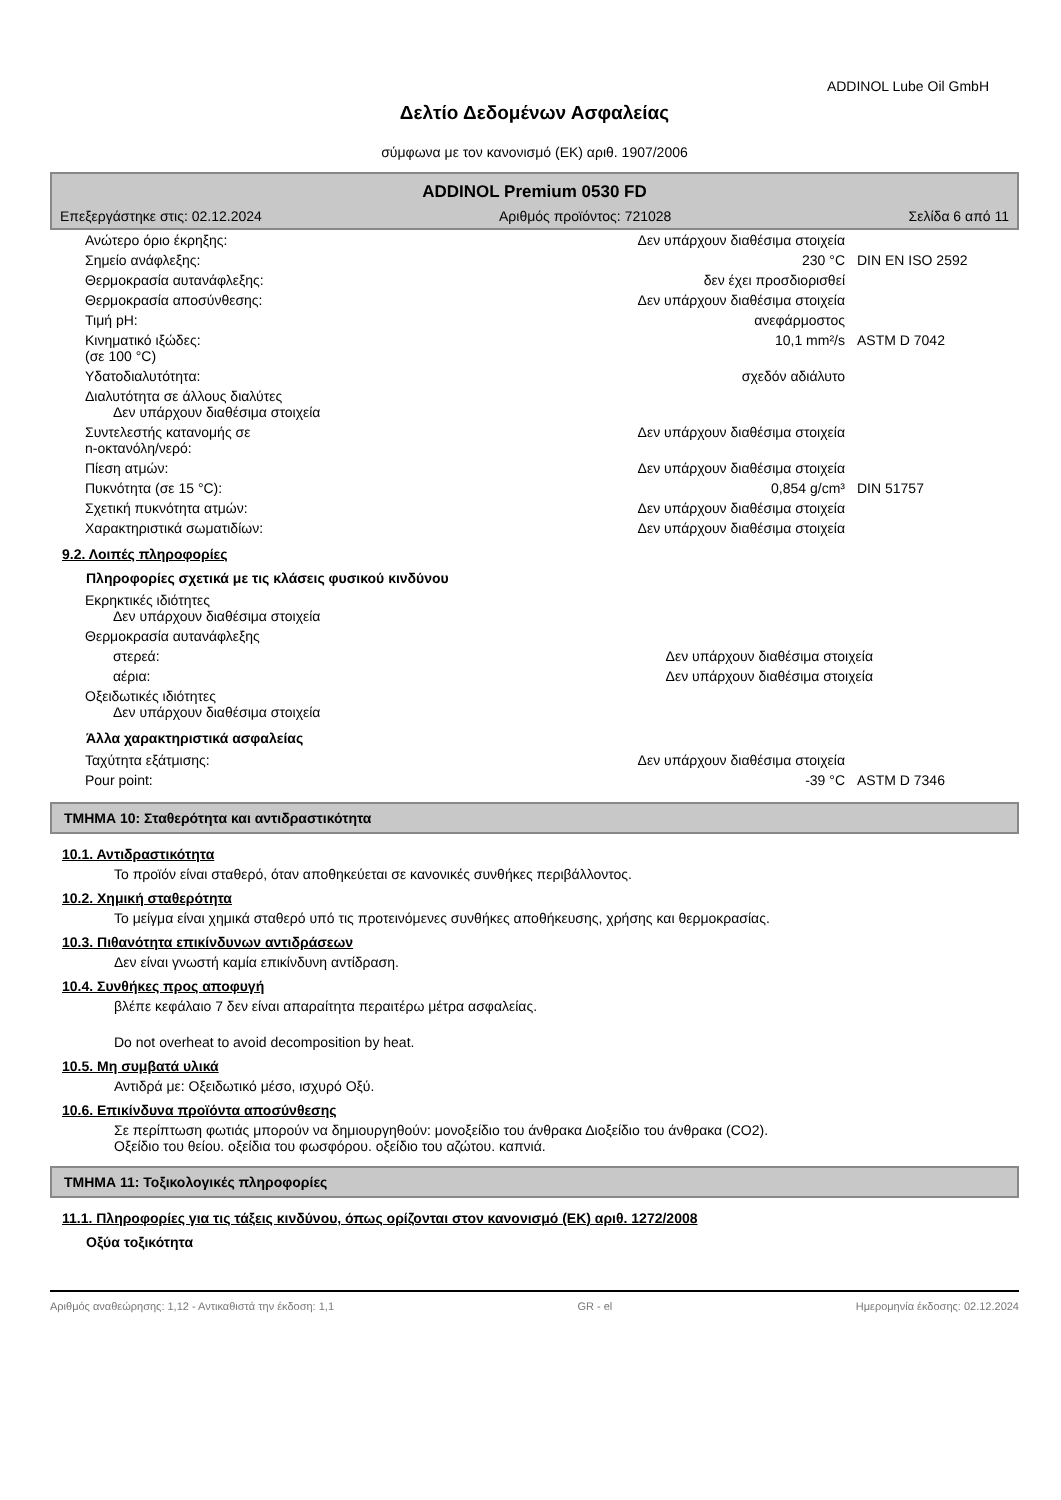ADDINOL Lube Oil GmbH
Δελτίο Δεδομένων Ασφαλείας
σύμφωνα με τον κανονισμό (ΕΚ) αριθ. 1907/2006
ADDINOL Premium 0530 FD
Επεξεργάστηκε στις: 02.12.2024 Αριθμός προϊόντος: 721028 Σελίδα 6 από 11
| Ανώτερο όριο έκρηξης: | Δεν υπάρχουν διαθέσιμα στοιχεία | |
| Σημείο ανάφλεξης: | 230 °C | DIN EN ISO 2592 |
| Θερμοκρασία αυτανάφλεξης: | δεν έχει προσδιορισθεί | |
| Θερμοκρασία αποσύνθεσης: | Δεν υπάρχουν διαθέσιμα στοιχεία | |
| Τιμή pH: | ανεφάρμοστος | |
| Κινηματικό ιξώδες: (σε 100 °C) | 10,1 mm²/s | ASTM D 7042 |
| Υδατοδιαλυτότητα: | σχεδόν αδιάλυτο | |
| Διαλυτότητα σε άλλους διαλύτες Δεν υπάρχουν διαθέσιμα στοιχεία | | |
| Συντελεστής κατανομής σε n-οκτανόλη/νερό: | Δεν υπάρχουν διαθέσιμα στοιχεία | |
| Πίεση ατμών: | Δεν υπάρχουν διαθέσιμα στοιχεία | |
| Πυκνότητα (σε 15 °C): | 0,854 g/cm³ | DIN 51757 |
| Σχετική πυκνότητα ατμών: | Δεν υπάρχουν διαθέσιμα στοιχεία | |
| Χαρακτηριστικά σωματιδίων: | Δεν υπάρχουν διαθέσιμα στοιχεία | |
9.2. Λοιπές πληροφορίες
Πληροφορίες σχετικά με τις κλάσεις φυσικού κινδύνου
| Εκρηκτικές ιδιότητες Δεν υπάρχουν διαθέσιμα στοιχεία | | |
| Θερμοκρασία αυτανάφλεξης | | |
| στερεά: | Δεν υπάρχουν διαθέσιμα στοιχεία | |
| αέρια: | Δεν υπάρχουν διαθέσιμα στοιχεία | |
| Οξειδωτικές ιδιότητες Δεν υπάρχουν διαθέσιμα στοιχεία | | |
Άλλα χαρακτηριστικά ασφαλείας
| Ταχύτητα εξάτμισης: | Δεν υπάρχουν διαθέσιμα στοιχεία | |
| Pour point: | -39 °C | ASTM D 7346 |
ΤΜΗΜΑ 10: Σταθερότητα και αντιδραστικότητα
10.1. Αντιδραστικότητα
Το προϊόν είναι σταθερό, όταν αποθηκεύεται σε κανονικές συνθήκες περιβάλλοντος.
10.2. Χημική σταθερότητα
Το μείγμα είναι χημικά σταθερό υπό τις προτεινόμενες συνθήκες αποθήκευσης, χρήσης και θερμοκρασίας.
10.3. Πιθανότητα επικίνδυνων αντιδράσεων
Δεν είναι γνωστή καμία επικίνδυνη αντίδραση.
10.4. Συνθήκες προς αποφυγή
βλέπε κεφάλαιο 7 δεν είναι απαραίτητα περαιτέρω μέτρα ασφαλείας.
Do not overheat to avoid decomposition by heat.
10.5. Μη συμβατά υλικά
Αντιδρά με: Οξειδωτικό μέσο, ισχυρό Οξύ.
10.6. Επικίνδυνα προϊόντα αποσύνθεσης
Σε περίπτωση φωτιάς μπορούν να δημιουργηθούν: μονοξείδιο του άνθρακα Διοξείδιο του άνθρακα (CO2).
Οξείδιο του θείου. οξείδια του φωσφόρου. οξείδιο του αζώτου. καπνιά.
ΤΜΗΜΑ 11: Τοξικολογικές πληροφορίες
11.1. Πληροφορίες για τις τάξεις κινδύνου, όπως ορίζονται στον κανονισμό (ΕΚ) αριθ. 1272/2008
Οξύα τοξικότητα
Αριθμός αναθεώρησης: 1,12 - Αντικαθιστά την έκδοση: 1,1 GR - el Ημερομηνία έκδοσης: 02.12.2024